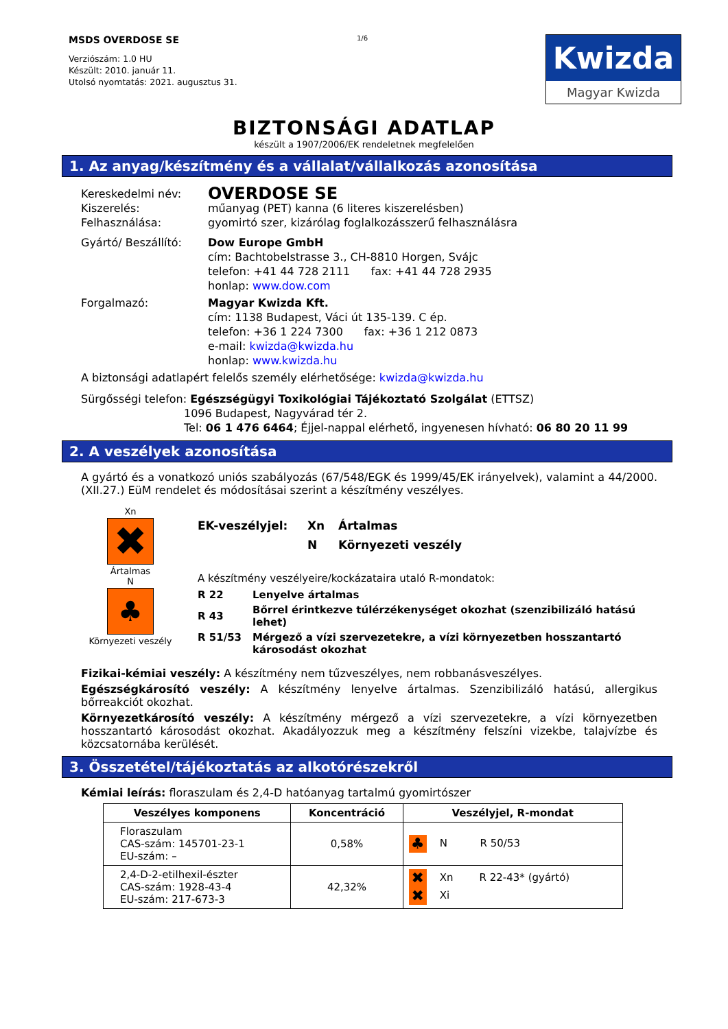MSDS OVERDOSE SE
Verziószám: 1.0 HU
Készült: 2010. január 11.
Utolsó nyomtatás: 2021. augusztus 31.
1/6
Kwizda
Magyar Kwizda
BIZTONSÁGI ADATLAP
készült a 1907/2006/EK rendeletnek megfelelően
1. Az anyag/készítmény és a vállalat/vállalkozás azonosítása
Kereskedelmi név:
OVERDOSE SE
Kiszerelés: műanyag (PET) kanna (6 literes kiszerelésben)
Felhasználása: gyomirtó szer, kizárólag foglalkozásszerű felhasználásra
Gyártó/ Beszállító: Dow Europe GmbH
cím: Bachtobelstrasse 3., CH-8810 Horgen, Svájc
telefon: +41 44 728 2111 fax: +41 44 728 2935
honlap: www.dow.com
Forgalmazó: Magyar Kwizda Kft.
cím: 1138 Budapest, Váci út 135-139. C ép.
telefon: +36 1 224 7300 fax: +36 1 212 0873
e-mail: kwizda@kwizda.hu
honlap: www.kwizda.hu
A biztonsági adatlapért felelős személy elérhetősége: kwizda@kwizda.hu
Sürgősségi telefon: Egészségügyi Toxikológiai Tájékoztató Szolgálat (ETTSZ)
1096 Budapest, Nagyvárad tér 2.
Tel: 06 1 476 6464; Éjjel-nappal elérhető, ingyenesen hívható: 06 80 20 11 99
2. A veszélyek azonosítása
A gyártó és a vonatkozó uniós szabályozás (67/548/EGK és 1999/45/EK irányelvek), valamint a 44/2000. (XII.27.) EüM rendelet és módosításai szerint a készítmény veszélyes.
Xn
✖
Ártalmas
N
♣
Környezeti veszély
EK-veszélyjel: Xn Ártalmas
N Környezeti veszély
A készítmény veszélyeire/kockázataira utaló R-mondatok:
| R 22 | Lenyelve ártalmas |
| R 43 | Bőrrel érintkezve túlérzékenységet okozhat (szenzibilizáló hatású lehet) |
| R 51/53 | Mérgező a vízi szervezetekre, a vízi környezetben hosszantartó károsodást okozhat |
Fizikai-kémiai veszély: A készítmény nem tűzveszélyes, nem robbanásveszélyes.
Egészségkárosító veszély: A készítmény lenyelve ártalmas. Szenzibilizáló hatású, allergikus bőrreakciót okozhat.
Környezetkárosító veszély: A készítmény mérgező a vízi szervezetekre, a vízi környezetben hosszantartó károsodást okozhat. Akadályozzuk meg a készítmény felszíni vizekbe, talajvízbe és közcsatornába kerülését.
3. Összetétel/tájékoztatás az alkotórészekről
Kémiai leírás: floraszulam és 2,4-D hatóanyag tartalmú gyomirtószer
| Veszélyes komponens | Koncentráció | Veszélyjel, R-mondat |
| --- | --- | --- |
| Floraszulam CAS-szám: 145701-23-1 EU-szám: – | 0,58% | ♣ N R 50/53 |
| 2,4-D-2-etilhexil-észter CAS-szám: 1928-43-4 EU-szám: 217-673-3 | 42,32% | ✖ Xn R 22-43* (gyártó) ✖ Xi |